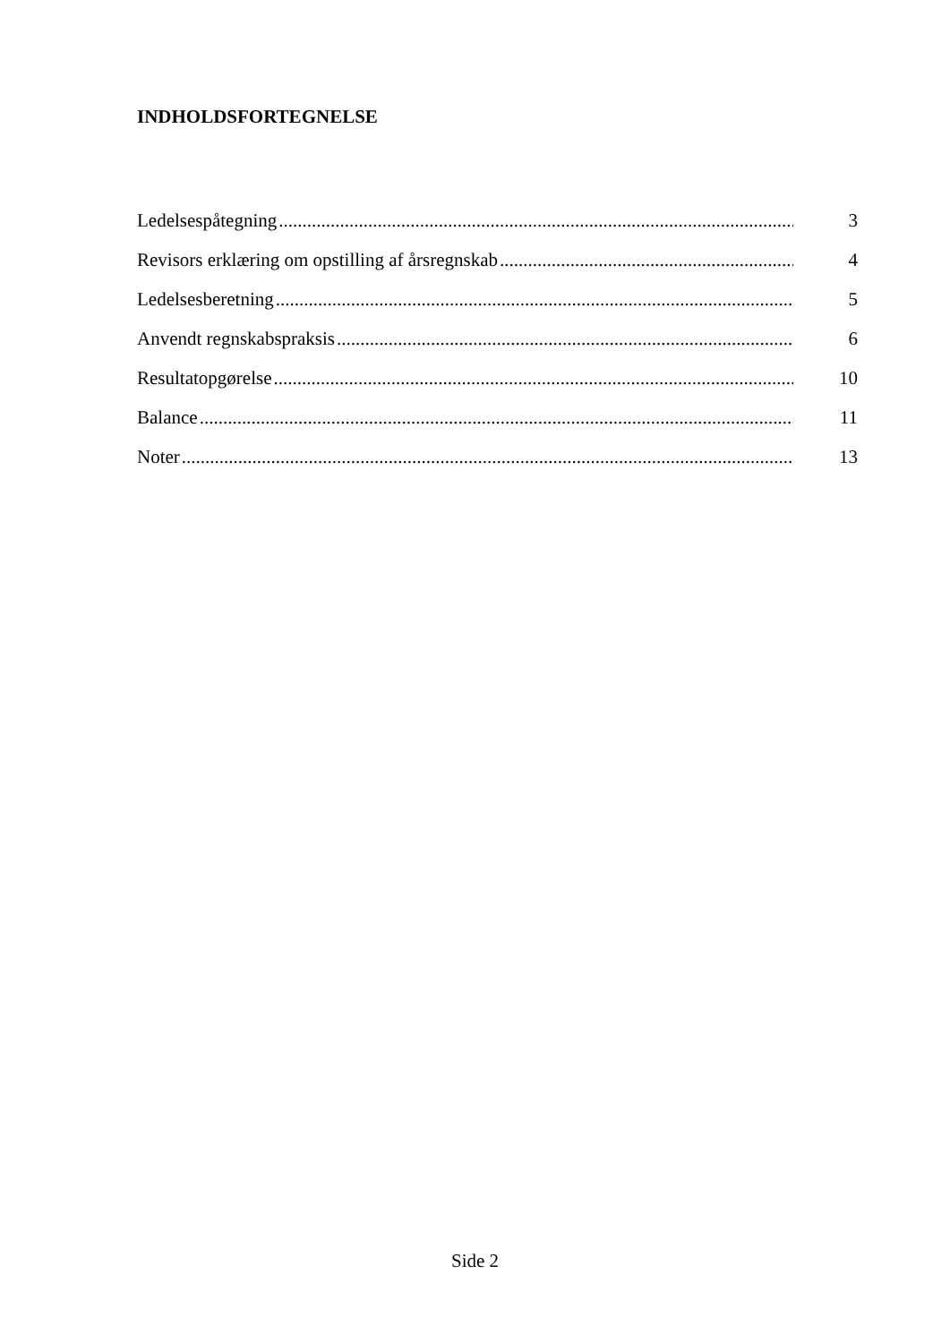INDHOLDSFORTEGNELSE
Ledelsespåtegning 3
Revisors erklæring om opstilling af årsregnskab 4
Ledelsesberetning 5
Anvendt regnskabspraksis 6
Resultatopgørelse 10
Balance 11
Noter 13
Side 2